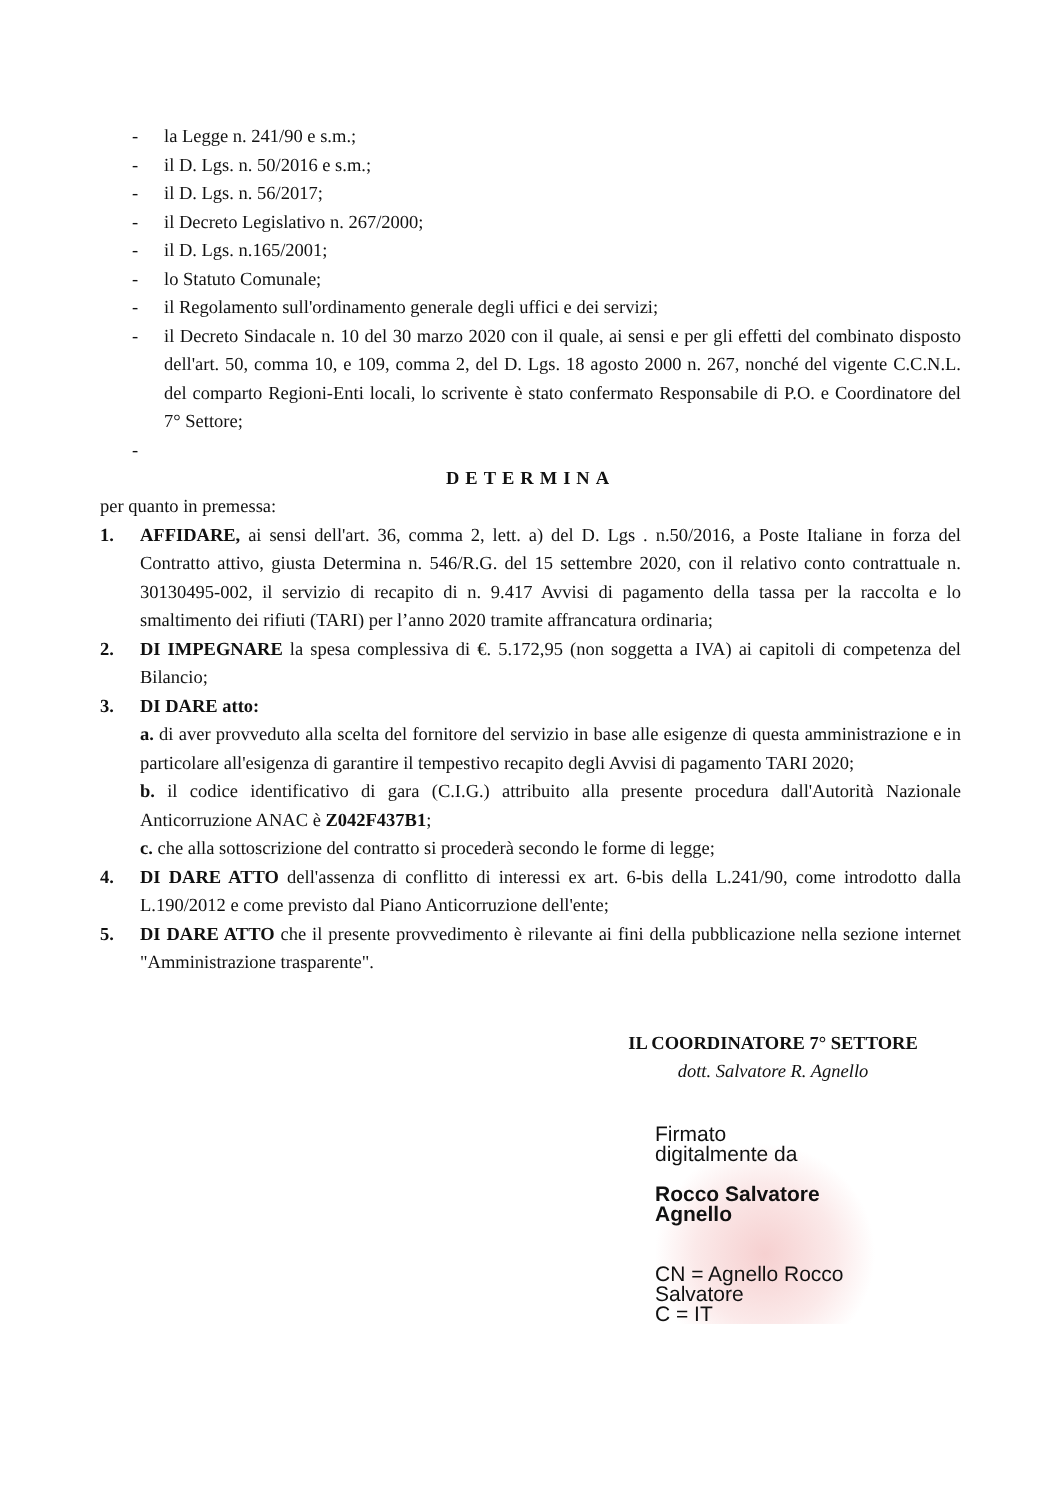- la Legge n. 241/90 e s.m.;
- il D. Lgs. n. 50/2016 e s.m.;
- il D. Lgs. n. 56/2017;
- il Decreto Legislativo n. 267/2000;
- il D. Lgs. n.165/2001;
- lo Statuto Comunale;
- il Regolamento sull'ordinamento generale degli uffici e dei servizi;
- il Decreto Sindacale n. 10 del 30 marzo 2020 con il quale, ai sensi e per gli effetti del combinato disposto dell'art. 50, comma 10, e 109, comma 2, del D. Lgs. 18 agosto 2000 n. 267, nonché del vigente C.C.N.L. del comparto Regioni-Enti locali, lo scrivente è stato confermato Responsabile di P.O. e Coordinatore del 7° Settore;
-
DETERMINA
per quanto in premessa:
1. AFFIDARE, ai sensi dell'art. 36, comma 2, lett. a) del D. Lgs . n.50/2016, a Poste Italiane in forza del Contratto attivo, giusta Determina n. 546/R.G. del 15 settembre 2020, con il relativo conto contrattuale n. 30130495-002, il servizio di recapito di n. 9.417 Avvisi di pagamento della tassa per la raccolta e lo smaltimento dei rifiuti (TARI) per l’anno 2020 tramite affrancatura ordinaria;
2. DI IMPEGNARE la spesa complessiva di €. 5.172,95 (non soggetta a IVA) ai capitoli di competenza del Bilancio;
3. DI DARE atto:
a. di aver provveduto alla scelta del fornitore del servizio in base alle esigenze di questa amministrazione e in particolare all'esigenza di garantire il tempestivo recapito degli Avvisi di pagamento TARI 2020;
b. il codice identificativo di gara (C.I.G.) attribuito alla presente procedura dall'Autorità Nazionale Anticorruzione ANAC è Z042F437B1;
c. che alla sottoscrizione del contratto si procederà secondo le forme di legge;
4. DI DARE ATTO dell'assenza di conflitto di interessi ex art. 6-bis della L.241/90, come introdotto dalla L.190/2012 e come previsto dal Piano Anticorruzione dell'ente;
5. DI DARE ATTO che il presente provvedimento è rilevante ai fini della pubblicazione nella sezione internet "Amministrazione trasparente".
IL COORDINATORE 7° SETTORE
dott. Salvatore R. Agnello
Firmato
digitalmente da
Rocco Salvatore
Agnello
CN = Agnello Rocco
Salvatore
C = IT